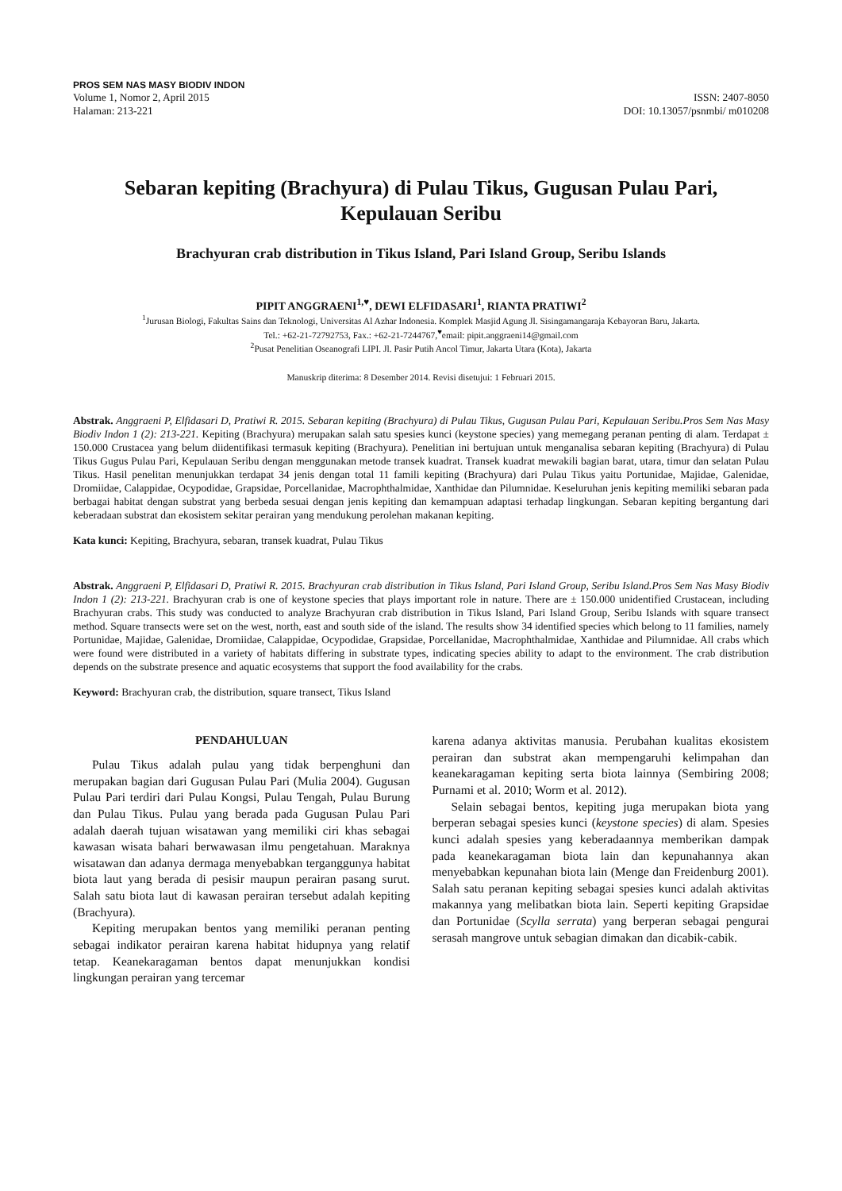PROS SEM NAS MASY BIODIV INDON
Volume 1, Nomor 2, April 2015 ISSN: 2407-8050
Halaman: 213-221 DOI: 10.13057/psnmbi/ m010208
Sebaran kepiting (Brachyura) di Pulau Tikus, Gugusan Pulau Pari,
Kepulauan Seribu
Brachyuran crab distribution in Tikus Island, Pari Island Group, Seribu Islands
PIPIT ANGGRAENI<sup>1,♥</sup>, DEWI ELFIDASARI<sup>1</sup>, RIANTA PRATIWI<sup>2</sup>
<sup>1</sup> Jurusan Biologi, Fakultas Sains dan Teknologi, Universitas Al Azhar Indonesia. Komplek Masjid Agung Jl. Sisingamangaraja Kebayoran Baru, Jakarta.
Tel.: +62-21-72792753, Fax.: +62-21-7244767,<sup>♥</sup>email: pipit.anggraeni14@gmail.com
<sup>2</sup> Pusat Penelitian Oseanografi LIPI. Jl. Pasir Putih Ancol Timur, Jakarta Utara (Kota), Jakarta
Manuskrip diterima: 8 Desember 2014. Revisi disetujui: 1 Februari 2015.
Abstrak. Anggraeni P, Elfidasari D, Pratiwi R. 2015. Sebaran kepiting (Brachyura) di Pulau Tikus, Gugusan Pulau Pari, Kepulauan Seribu.Pros Sem Nas Masy Biodiv Indon 1 (2): 213-221. Kepiting (Brachyura) merupakan salah satu spesies kunci (keystone species) yang memegang peranan penting di alam. Terdapat ± 150.000 Crustacea yang belum diidentifikasi termasuk kepiting (Brachyura). Penelitian ini bertujuan untuk menganalisa sebaran kepiting (Brachyura) di Pulau Tikus Gugus Pulau Pari, Kepulauan Seribu dengan menggunakan metode transek kuadrat. Transek kuadrat mewakili bagian barat, utara, timur dan selatan Pulau Tikus. Hasil penelitan menunjukkan terdapat 34 jenis dengan total 11 famili kepiting (Brachyura) dari Pulau Tikus yaitu Portunidae, Majidae, Galenidae, Dromiidae, Calappidae, Ocypodidae, Grapsidae, Porcellanidae, Macrophthalmidae, Xanthidae dan Pilumnidae. Keseluruhan jenis kepiting memiliki sebaran pada berbagai habitat dengan substrat yang berbeda sesuai dengan jenis kepiting dan kemampuan adaptasi terhadap lingkungan. Sebaran kepiting bergantung dari keberadaan substrat dan ekosistem sekitar perairan yang mendukung perolehan makanan kepiting.
Kata kunci: Kepiting, Brachyura, sebaran, transek kuadrat, Pulau Tikus
Abstrak. Anggraeni P, Elfidasari D, Pratiwi R. 2015. Brachyuran crab distribution in Tikus Island, Pari Island Group, Seribu Island.Pros Sem Nas Masy Biodiv Indon 1 (2): 213-221. Brachyuran crab is one of keystone species that plays important role in nature. There are ± 150.000 unidentified Crustacean, including Brachyuran crabs. This study was conducted to analyze Brachyuran crab distribution in Tikus Island, Pari Island Group, Seribu Islands with square transect method. Square transects were set on the west, north, east and south side of the island. The results show 34 identified species which belong to 11 families, namely Portunidae, Majidae, Galenidae, Dromiidae, Calappidae, Ocypodidae, Grapsidae, Porcellanidae, Macrophthalmidae, Xanthidae and Pilumnidae. All crabs which were found were distributed in a variety of habitats differing in substrate types, indicating species ability to adapt to the environment. The crab distribution depends on the substrate presence and aquatic ecosystems that support the food availability for the crabs.
Keyword: Brachyuran crab, the distribution, square transect, Tikus Island
PENDAHULUAN
Pulau Tikus adalah pulau yang tidak berpenghuni dan merupakan bagian dari Gugusan Pulau Pari (Mulia 2004). Gugusan Pulau Pari terdiri dari Pulau Kongsi, Pulau Tengah, Pulau Burung dan Pulau Tikus. Pulau yang berada pada Gugusan Pulau Pari adalah daerah tujuan wisatawan yang memiliki ciri khas sebagai kawasan wisata bahari berwawasan ilmu pengetahuan. Maraknya wisatawan dan adanya dermaga menyebabkan terganggunya habitat biota laut yang berada di pesisir maupun perairan pasang surut. Salah satu biota laut di kawasan perairan tersebut adalah kepiting (Brachyura).
Kepiting merupakan bentos yang memiliki peranan penting sebagai indikator perairan karena habitat hidupnya yang relatif tetap. Keanekaragaman bentos dapat menunjukkan kondisi lingkungan perairan yang tercemar
karena adanya aktivitas manusia. Perubahan kualitas ekosistem perairan dan substrat akan mempengaruhi kelimpahan dan keanekaragaman kepiting serta biota lainnya (Sembiring 2008; Purnami et al. 2010; Worm et al. 2012).
Selain sebagai bentos, kepiting juga merupakan biota yang berperan sebagai spesies kunci (keystone species) di alam. Spesies kunci adalah spesies yang keberadaannya memberikan dampak pada keanekaragaman biota lain dan kepunahannya akan menyebabkan kepunahan biota lain (Menge dan Freidenburg 2001). Salah satu peranan kepiting sebagai spesies kunci adalah aktivitas makannya yang melibatkan biota lain. Seperti kepiting Grapsidae dan Portunidae (Scylla serrata) yang berperan sebagai pengurai serasah mangrove untuk sebagian dimakan dan dicabik-cabik.